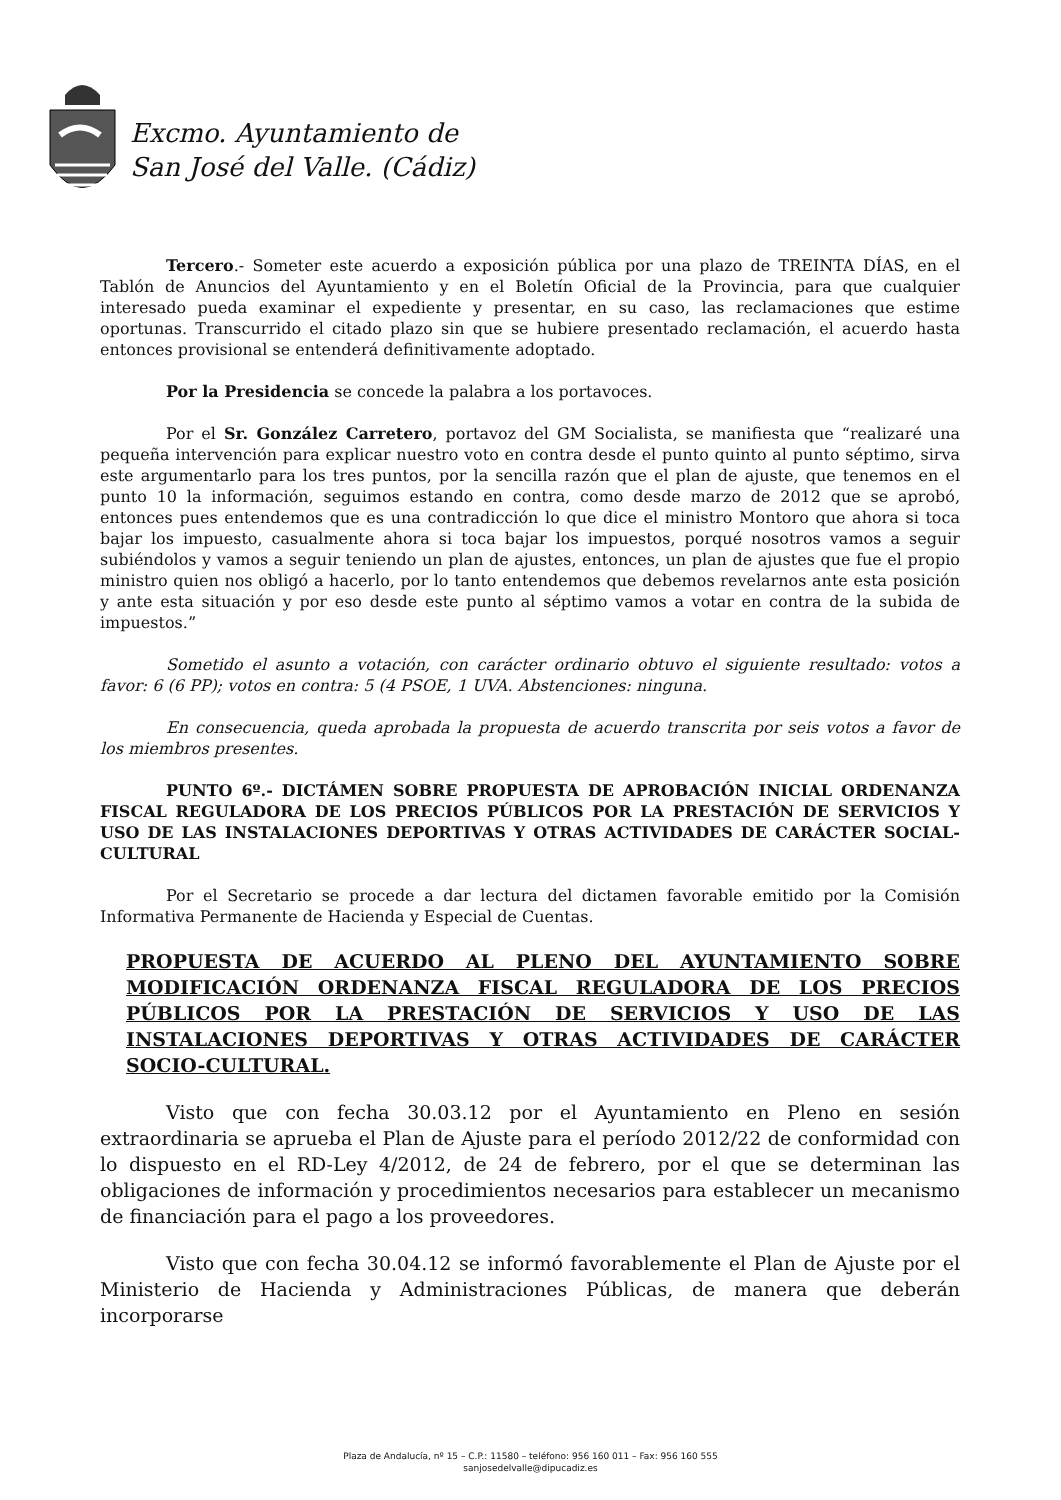Excmo. Ayuntamiento de
San José del Valle. (Cádiz)
Tercero.- Someter este acuerdo a exposición pública por una plazo de TREINTA DÍAS, en el Tablón de Anuncios del Ayuntamiento y en el Boletín Oficial de la Provincia, para que cualquier interesado pueda examinar el expediente y presentar, en su caso, las reclamaciones que estime oportunas. Transcurrido el citado plazo sin que se hubiere presentado reclamación, el acuerdo hasta entonces provisional se entenderá definitivamente adoptado.
Por la Presidencia se concede la palabra a los portavoces.
Por el Sr. González Carretero, portavoz del GM Socialista, se manifiesta que “realizaré una pequeña intervención para explicar nuestro voto en contra desde el punto quinto al punto séptimo, sirva este argumentarlo para los tres puntos, por la sencilla razón que el plan de ajuste, que tenemos en el punto 10 la información, seguimos estando en contra, como desde marzo de 2012 que se aprobó, entonces pues entendemos que es una contradicción lo que dice el ministro Montoro que ahora si toca bajar los impuesto, casualmente ahora si toca bajar los impuestos, porqué nosotros vamos a seguir subiéndolos y vamos a seguir teniendo un plan de ajustes, entonces, un plan de ajustes que fue el propio ministro quien nos obligó a hacerlo, por lo tanto entendemos que debemos revelarnos ante esta posición y ante esta situación y por eso desde este punto al séptimo vamos a votar en contra de la subida de impuestos.”
Sometido el asunto a votación, con carácter ordinario obtuvo el siguiente resultado: votos a favor: 6 (6 PP); votos en contra: 5 (4 PSOE, 1 UVA. Abstenciones: ninguna.
En consecuencia, queda aprobada la propuesta de acuerdo transcrita por seis votos a favor de los miembros presentes.
PUNTO 6º.- DICTÁMEN SOBRE PROPUESTA DE APROBACIÓN INICIAL ORDENANZA FISCAL REGULADORA DE LOS PRECIOS PÚBLICOS POR LA PRESTACIÓN DE SERVICIOS Y USO DE LAS INSTALACIONES DEPORTIVAS Y OTRAS ACTIVIDADES DE CARÁCTER SOCIAL-CULTURAL
Por el Secretario se procede a dar lectura del dictamen favorable emitido por la Comisión Informativa Permanente de Hacienda y Especial de Cuentas.
PROPUESTA DE ACUERDO AL PLENO DEL AYUNTAMIENTO SOBRE MODIFICACIÓN ORDENANZA FISCAL REGULADORA DE LOS PRECIOS PÚBLICOS POR LA PRESTACIÓN DE SERVICIOS Y USO DE LAS INSTALACIONES DEPORTIVAS Y OTRAS ACTIVIDADES DE CARÁCTER SOCIO-CULTURAL.
Visto que con fecha 30.03.12 por el Ayuntamiento en Pleno en sesión extraordinaria se aprueba el Plan de Ajuste para el período 2012/22 de conformidad con lo dispuesto en el RD-Ley 4/2012, de 24 de febrero, por el que se determinan las obligaciones de información y procedimientos necesarios para establecer un mecanismo de financiación para el pago a los proveedores.
Visto que con fecha 30.04.12 se informó favorablemente el Plan de Ajuste por el Ministerio de Hacienda y Administraciones Públicas, de manera que deberán incorporarse
Plaza de Andalucía, nº 15 – C.P.: 11580 – teléfono: 956 160 011 – Fax: 956 160 555
sanjosedelvalle@dipucadiz.es